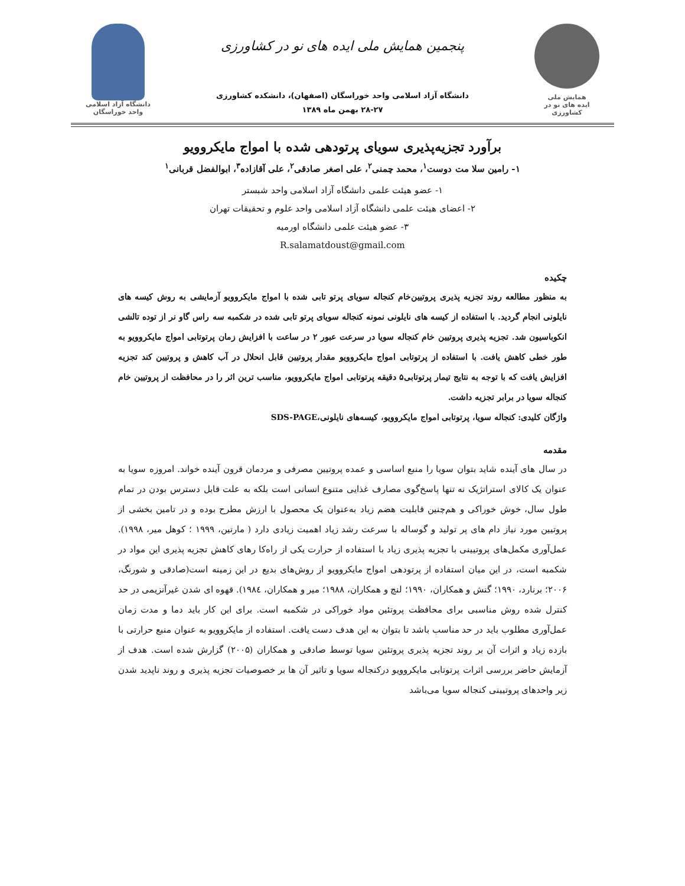همایش ملی
ایده های نو در کشاورزی
پنجمین همایش ملی ایده های نو در کشاورزی
دانشگاه آزاد اسلامی واحد خوراسگان (اصفهان)، دانشکده کشاورزی
۲۸-۲۷ بهمن ماه ۱۳۸۹
دانشگاه آزاد اسلامی واحد خوراسگان
برآورد تجزیه‌پذیری سویای پرتودهی شده با امواج مایکروویو
۱- رامین سلا مت دوست<sup>۱</sup>، محمد چمنی<sup>۲</sup>، علی اصغر صادقی<sup>۲</sup>، علی آقازاده<sup>۳</sup>، ابوالفضل قربانی<sup>۱</sup>
۱- عضو هیئت علمی دانشگاه آزاد اسلامی واحد شبستر
۲- اعضای هیئت علمی دانشگاه آزاد اسلامی واحد علوم و تحقیقات تهران
۳- عضو هیئت علمی دانشگاه اورمیه
R.salamatdoust@gmail.com
چکیده
به منظور مطالعه روند تجزیه پذیری پروتیین‌خام کنجاله سویای پرتو تابی شده با امواج مایکروویو آزمایشی به روش کیسه های نایلونی انجام گردید. با استفاده از کیسه های نایلونی نمونه کنجاله سویای پرتو تابی شده در شکمبه سه راس گاو نر از توده تالشی انکوباسیون شد. تجزیه پذیری پروتیین خام کنجاله سویا در سرعت عبور ۲ در ساعت با افزایش زمان پرتوتابی امواج مایکروویو به طور خطی کاهش یافت. با استفاده از پرتوتابی امواج مایکروویو مقدار پروتیین قابل انحلال در آب کاهش و پروتیین کند تجزیه افزایش یافت که با توجه به نتایج تیمار پرتوتابی۵ دقیقه پرتوتابی امواج مایکروویو، مناسب ترین اثر را در محافظت از پروتیین خام کنجاله سویا در برابر تجزیه داشت.
واژگان کلیدی: کنجاله سویا، پرتوتابی امواج مایکروویو، کیسه‌های نایلونی،SDS-PAGE
مقدمه
در سال های آینده شاید بتوان سویا را منبع اساسی و عمده پروتیین مصرفی و مردمان قرون آینده خواند. امروزه سویا به عنوان یک کالای استراتژیک نه تنها پاسخ‌گوی مصارف غذایی متنوع انسانی است بلکه به علت قابل دسترس بودن در تمام طول سال، خوش خوراکی و هم‌چنین قابلیت هضم زیاد به‌عنوان یک محصول با ارزش مطرح بوده و در تامین بخشی از پروتیین مورد نیاز دام های پر تولید و گوساله با سرعت رشد زیاد اهمیت زیادی دارد ( مارتین، ۱۹۹۹ ؛ کوهل میر، ۱۹۹۸). عمل‌آوری مکمل‌های پروتیینی با تجزیه پذیری زیاد با استفاده از حرارت یکی از راه‌کا رهای کاهش تجزیه پذیری این مواد در شکمبه است، در این میان استفاده از پرتودهی امواج مایکروویو از روش‌های بدیع در این زمینه است(صادقی و شورنگ، ۲۰۰۶؛ برنارد، ۱۹۹۰؛ گنش و همکاران، ۱۹۹۰؛ لنچ و همکاران، ۱۹۸۸؛ میر و همکاران، ۱۹۸٤). قهوه ای شدن غیرآنزیمی در حد کنترل شده روش مناسبی برای محافظت پروتئین مواد خوراکی در شکمبه است. برای این کار باید دما و مدت زمان عمل‌آوری مطلوب باید در حد مناسب باشد تا بتوان به این هدف دست یافت. استفاده از مایکروویو به عنوان منبع حرارتی با بازده زیاد و اثرات آن بر روند تجزیه پذیری پروتئین سویا توسط صادقی و همکاران (۲۰۰۵) گزارش شده است. هدف از آزمایش حاضر بررسی اثرات پرتوتابی مایکروویو درکنجاله سویا و تاثیر آن ها بر خصوصیات تجزیه پذیری و روند ناپدید شدن زیر واحدهای پروتیینی کنجاله سویا می‌باشد